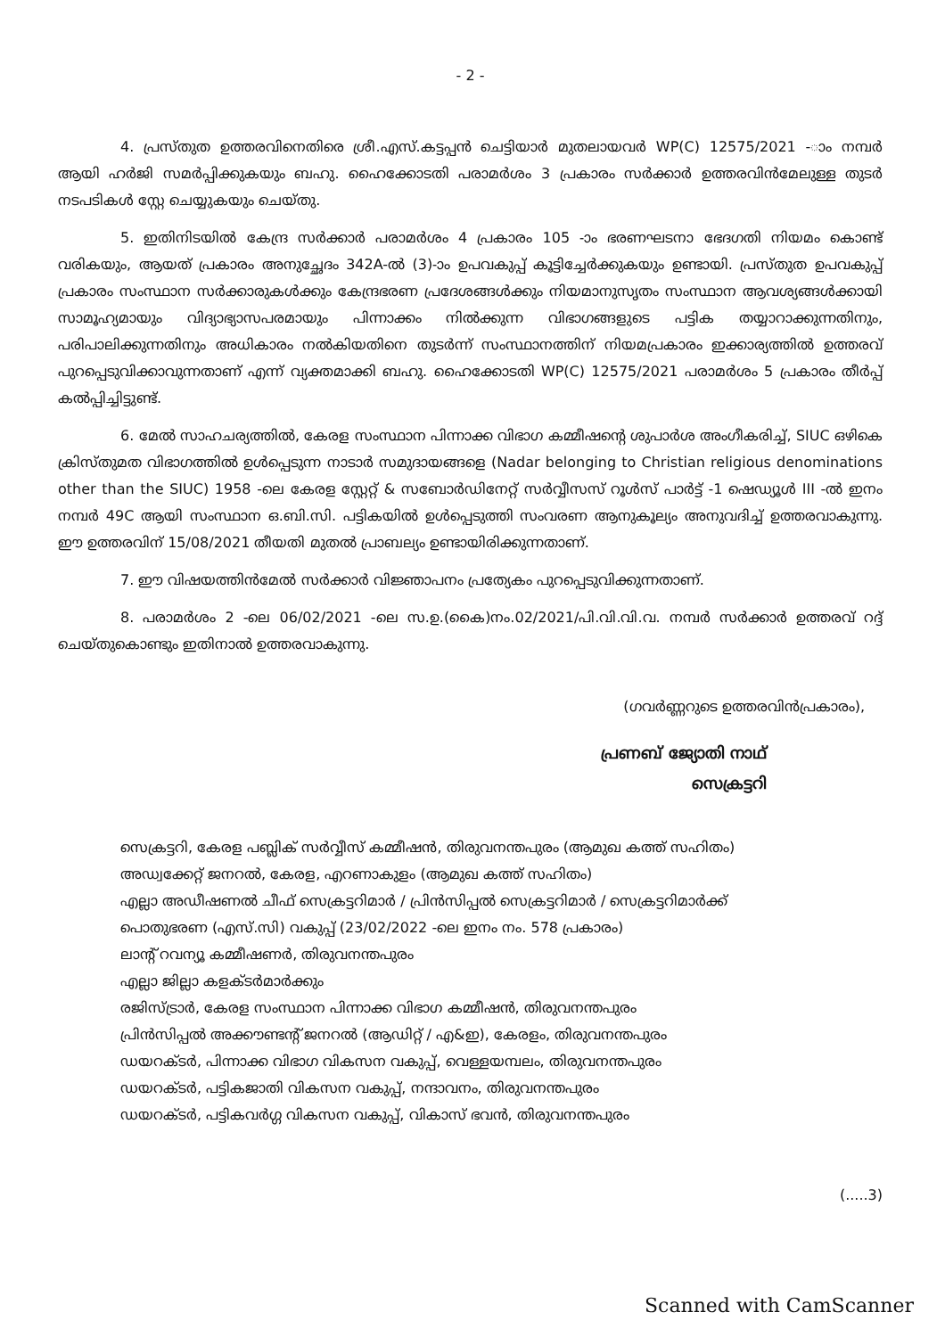- 2 -
4. പ്രസ്തുത ഉത്തരവിനെതിരെ ശ്രീ.എസ്.കട്ടപ്പൻ ചെട്ടിയാർ മുതലായവർ WP(C) 12575/2021 -ാം നമ്പർ ആയി ഹർജി സമർപ്പിക്കുകയും ബഹു. ഹൈക്കോടതി പരാമർശം 3 പ്രകാരം സർക്കാർ ഉത്തരവിൻമേലുള്ള തുടർ നടപടികൾ സ്റ്റേ ചെയ്യുകയും ചെയ്തു.
5. ഇതിനിടയിൽ കേന്ദ്ര സർക്കാർ പരാമർശം 4 പ്രകാരം 105 -ാം ഭരണഘടനാ ഭേദഗതി നിയമം കൊണ്ട് വരികയും, ആയത് പ്രകാരം അനുച്ഛേദം 342A-ൽ (3)-ാം ഉപവകുപ്പ് കൂട്ടിച്ചേർക്കുകയും ഉണ്ടായി. പ്രസ്തുത ഉപവകുപ്പ് പ്രകാരം സംസ്ഥാന സർക്കാരുകൾക്കും കേന്ദ്രഭരണ പ്രദേശങ്ങൾക്കും നിയമാനുസൃതം സംസ്ഥാന ആവശ്യങ്ങൾക്കായി സാമൂഹ്യമായും വിദ്യാഭ്യാസപരമായും പിന്നാക്കം നിൽക്കുന്ന വിഭാഗങ്ങളുടെ പട്ടിക തയ്യാറാക്കുന്നതിനും, പരിപാലിക്കുന്നതിനും അധികാരം നൽകിയതിനെ തുടർന്ന് സംസ്ഥാനത്തിന് നിയമപ്രകാരം ഇക്കാര്യത്തിൽ ഉത്തരവ് പുറപ്പെടുവിക്കാവുന്നതാണ് എന്ന് വ്യക്തമാക്കി ബഹു. ഹൈക്കോടതി WP(C) 12575/2021 പരാമർശം 5 പ്രകാരം തീർപ്പ് കൽപ്പിച്ചിട്ടുണ്ട്.
6. മേൽ സാഹചര്യത്തിൽ, കേരള സംസ്ഥാന പിന്നാക്ക വിഭാഗ കമ്മീഷന്റെ ശുപാർശ അംഗീകരിച്ച്, SIUC ഒഴികെ ക്രിസ്തുമത വിഭാഗത്തിൽ ഉൾപ്പെടുന്ന നാടാർ സമുദായങ്ങളെ (Nadar belonging to Christian religious denominations other than the SIUC) 1958 -ലെ കേരള സ്റ്റേറ്റ് & സബോർഡിനേറ്റ് സർവ്വീസസ് റൂൾസ് പാർട്ട് -1 ഷെഡ്യൂൾ III -ൽ ഇനം നമ്പർ 49C ആയി സംസ്ഥാന ഒ.ബി.സി. പട്ടികയിൽ ഉൾപ്പെടുത്തി സംവരണ ആനുകൂല്യം അനുവദിച്ച് ഉത്തരവാകുന്നു. ഈ ഉത്തരവിന് 15/08/2021 തീയതി മുതൽ പ്രാബല്യം ഉണ്ടായിരിക്കുന്നതാണ്.
7. ഈ വിഷയത്തിൻമേൽ സർക്കാർ വിജ്ഞാപനം പ്രത്യേകം പുറപ്പെടുവിക്കുന്നതാണ്.
8. പരാമർശം 2 -ലെ 06/02/2021 -ലെ സ.ഉ.(കൈ)നം.02/2021/പി.വി.വി.വ. നമ്പർ സർക്കാർ ഉത്തരവ് റദ്ദ് ചെയ്തുകൊണ്ടും ഇതിനാൽ ഉത്തരവാകുന്നു.
(ഗവർണ്ണറുടെ ഉത്തരവിൻപ്രകാരം),
പ്രണബ് ജ്യോതി നാഥ്
സെക്രട്ടറി
സെക്രട്ടറി, കേരള പബ്ലിക് സർവ്വീസ് കമ്മീഷൻ, തിരുവനന്തപുരം (ആമുഖ കത്ത് സഹിതം)
അഡ്വക്കേറ്റ് ജനറൽ, കേരള, എറണാകുളം (ആമുഖ കത്ത് സഹിതം)
എല്ലാ അഡീഷണൽ ചീഫ് സെക്രട്ടറിമാർ / പ്രിൻസിപ്പൽ സെക്രട്ടറിമാർ / സെക്രട്ടറിമാർക്ക്
പൊതുഭരണ (എസ്.സി) വകുപ്പ് (23/02/2022 -ലെ ഇനം നം. 578 പ്രകാരം)
ലാന്റ് റവന്യൂ കമ്മീഷണർ, തിരുവനന്തപുരം
എല്ലാ ജില്ലാ കളക്ടർമാർക്കും
രജിസ്ട്രാർ, കേരള സംസ്ഥാന പിന്നാക്ക വിഭാഗ കമ്മീഷൻ, തിരുവനന്തപുരം
പ്രിൻസിപ്പൽ അക്കൗണ്ടന്റ് ജനറൽ (ആഡിറ്റ് / എ&ഇ), കേരളം, തിരുവനന്തപുരം
ഡയറക്ടർ, പിന്നാക്ക വിഭാഗ വികസന വകുപ്പ്, വെള്ളയമ്പലം, തിരുവനന്തപുരം
ഡയറക്ടർ, പട്ടികജാതി വികസന വകുപ്പ്, നന്ദാവനം, തിരുവനന്തപുരം
ഡയറക്ടർ, പട്ടികവർഗ്ഗ വികസന വകുപ്പ്, വികാസ് ഭവൻ, തിരുവനന്തപുരം
(.....3)
Scanned with CamScanner